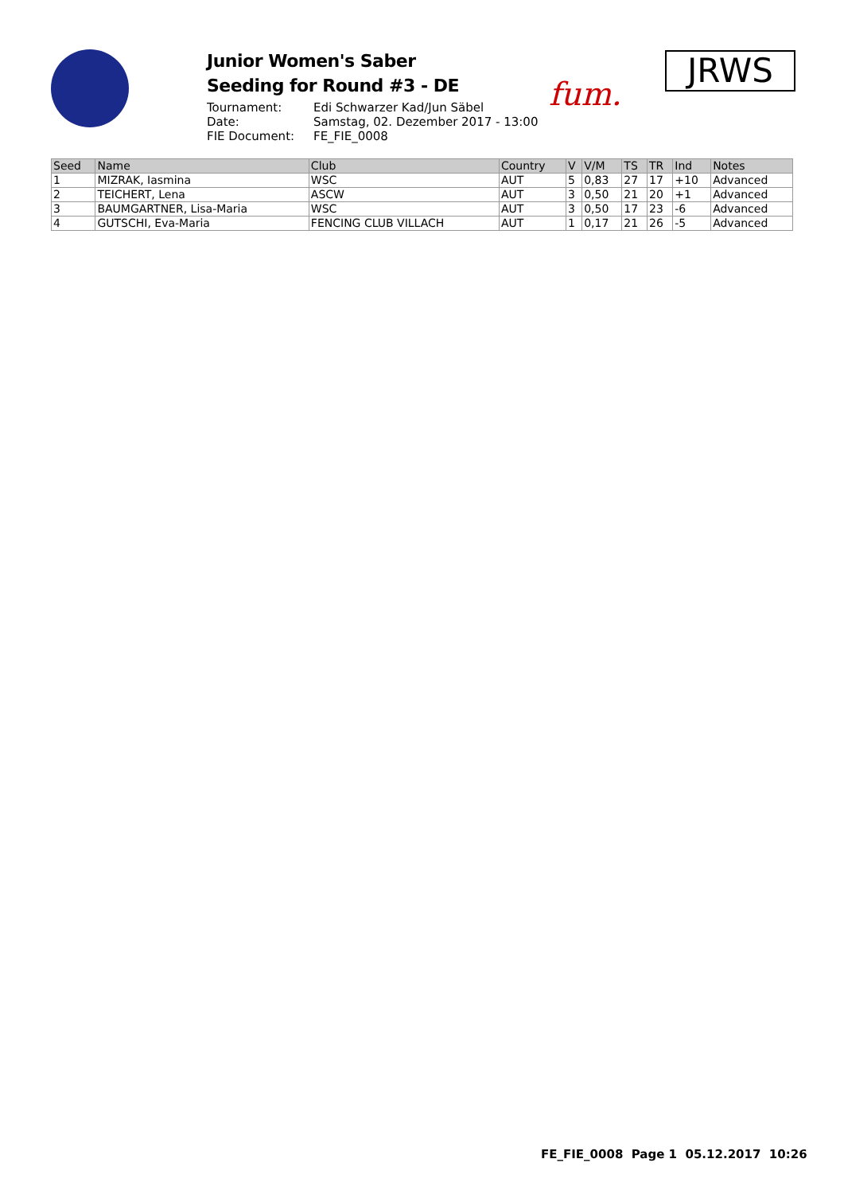Junior Women's Saber
Seeding for Round #3 - DE
Tournament: Edi Schwarzer Kad/Jun Säbel Date: Samstag, 02. Dezember 2017 - 13:00 FIE Document: FE_FIE_0008
fum.
JRWS
| Seed | Name | Club | Country | V | V/M | TS | TR | Ind | Notes |
| --- | --- | --- | --- | --- | --- | --- | --- | --- | --- |
| 1 | MIZRAK, Iasmina | WSC | AUT | 5 | 0,83 | 27 | 17 | +10 | Advanced |
| 2 | TEICHERT, Lena | ASCW | AUT | 3 | 0,50 | 21 | 20 | +1 | Advanced |
| 3 | BAUMGARTNER, Lisa-Maria | WSC | AUT | 3 | 0,50 | 17 | 23 | -6 | Advanced |
| 4 | GUTSCHI, Eva-Maria | FENCING CLUB VILLACH | AUT | 1 | 0,17 | 21 | 26 | -5 | Advanced |
FE_FIE_0008 Page 1 05.12.2017 10:26